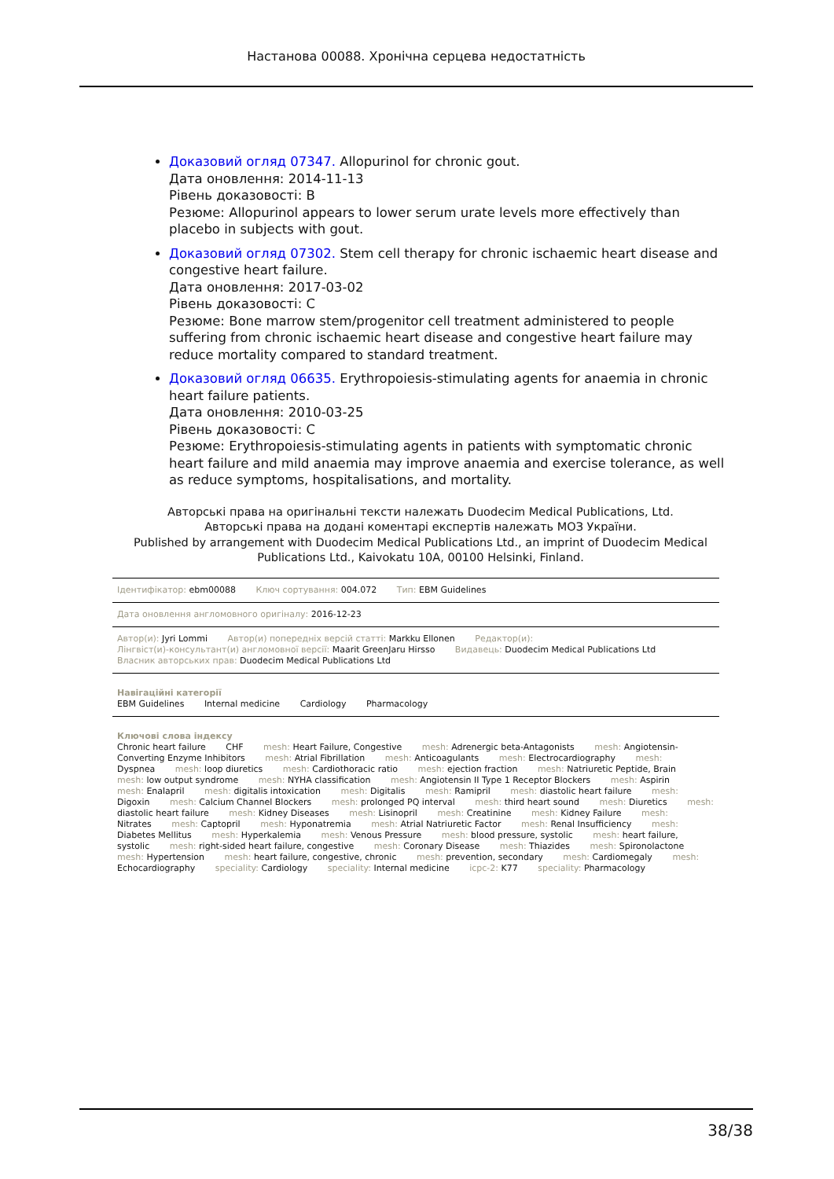Настанова 00088. Хронічна серцева недостатність
Доказовий огляд 07347. Allopurinol for chronic gout.
Дата оновлення: 2014-11-13
Рівень доказовості: B
Резюме: Allopurinol appears to lower serum urate levels more effectively than placebo in subjects with gout.
Доказовий огляд 07302. Stem cell therapy for chronic ischaemic heart disease and congestive heart failure.
Дата оновлення: 2017-03-02
Рівень доказовості: C
Резюме: Bone marrow stem/progenitor cell treatment administered to people suffering from chronic ischaemic heart disease and congestive heart failure may reduce mortality compared to standard treatment.
Доказовий огляд 06635. Erythropoiesis-stimulating agents for anaemia in chronic heart failure patients.
Дата оновлення: 2010-03-25
Рівень доказовості: C
Резюме: Erythropoiesis-stimulating agents in patients with symptomatic chronic heart failure and mild anaemia may improve anaemia and exercise tolerance, as well as reduce symptoms, hospitalisations, and mortality.
Авторські права на оригінальні тексти належать Duodecim Medical Publications, Ltd.
Авторські права на додані коментарі експертів належать МОЗ України.
Published by arrangement with Duodecim Medical Publications Ltd., an imprint of Duodecim Medical Publications Ltd., Kaivokatu 10A, 00100 Helsinki, Finland.
Ідентифікатор: ebm00088 Ключ сортування: 004.072 Тип: EBM Guidelines
Дата оновлення англомовного оригіналу: 2016-12-23
Автор(и): Jyri Lommi Автор(и) попередніх версій статті: Markku Ellonen Редактор(и):
Лінгвіст(и)-консультант(и) англомовної версії: Maarit GreenJaru Hirsso Видавець: Duodecim Medical Publications Ltd
Власник авторських прав: Duodecim Medical Publications Ltd
Навігаційні категорії
EBM Guidelines Internal medicine Cardiology Pharmacology
Ключові слова індексу
Chronic heart failure CHF mesh: Heart Failure, Congestive mesh: Adrenergic beta-Antagonists mesh: Angiotensin-Converting Enzyme Inhibitors mesh: Atrial Fibrillation mesh: Anticoagulants mesh: Electrocardiography mesh: Dyspnea mesh: loop diuretics mesh: Cardiothoracic ratio mesh: ejection fraction mesh: Natriuretic Peptide, Brain mesh: low output syndrome mesh: NYHA classification mesh: Angiotensin II Type 1 Receptor Blockers mesh: Aspirin mesh: Enalapril mesh: digitalis intoxication mesh: Digitalis mesh: Ramipril mesh: diastolic heart failure mesh: Digoxin mesh: Calcium Channel Blockers mesh: prolonged PQ interval mesh: third heart sound mesh: Diuretics mesh: diastolic heart failure mesh: Kidney Diseases mesh: Lisinopril mesh: Creatinine mesh: Kidney Failure mesh: Nitrates mesh: Captopril mesh: Hyponatremia mesh: Atrial Natriuretic Factor mesh: Renal Insufficiency mesh: Diabetes Mellitus mesh: Hyperkalemia mesh: Venous Pressure mesh: blood pressure, systolic mesh: heart failure, systolic mesh: right-sided heart failure, congestive mesh: Coronary Disease mesh: Thiazides mesh: Spironolactone mesh: Hypertension mesh: heart failure, congestive, chronic mesh: prevention, secondary mesh: Cardiomegaly mesh: Echocardiography speciality: Cardiology speciality: Internal medicine icpc-2: K77 speciality: Pharmacology
38/38